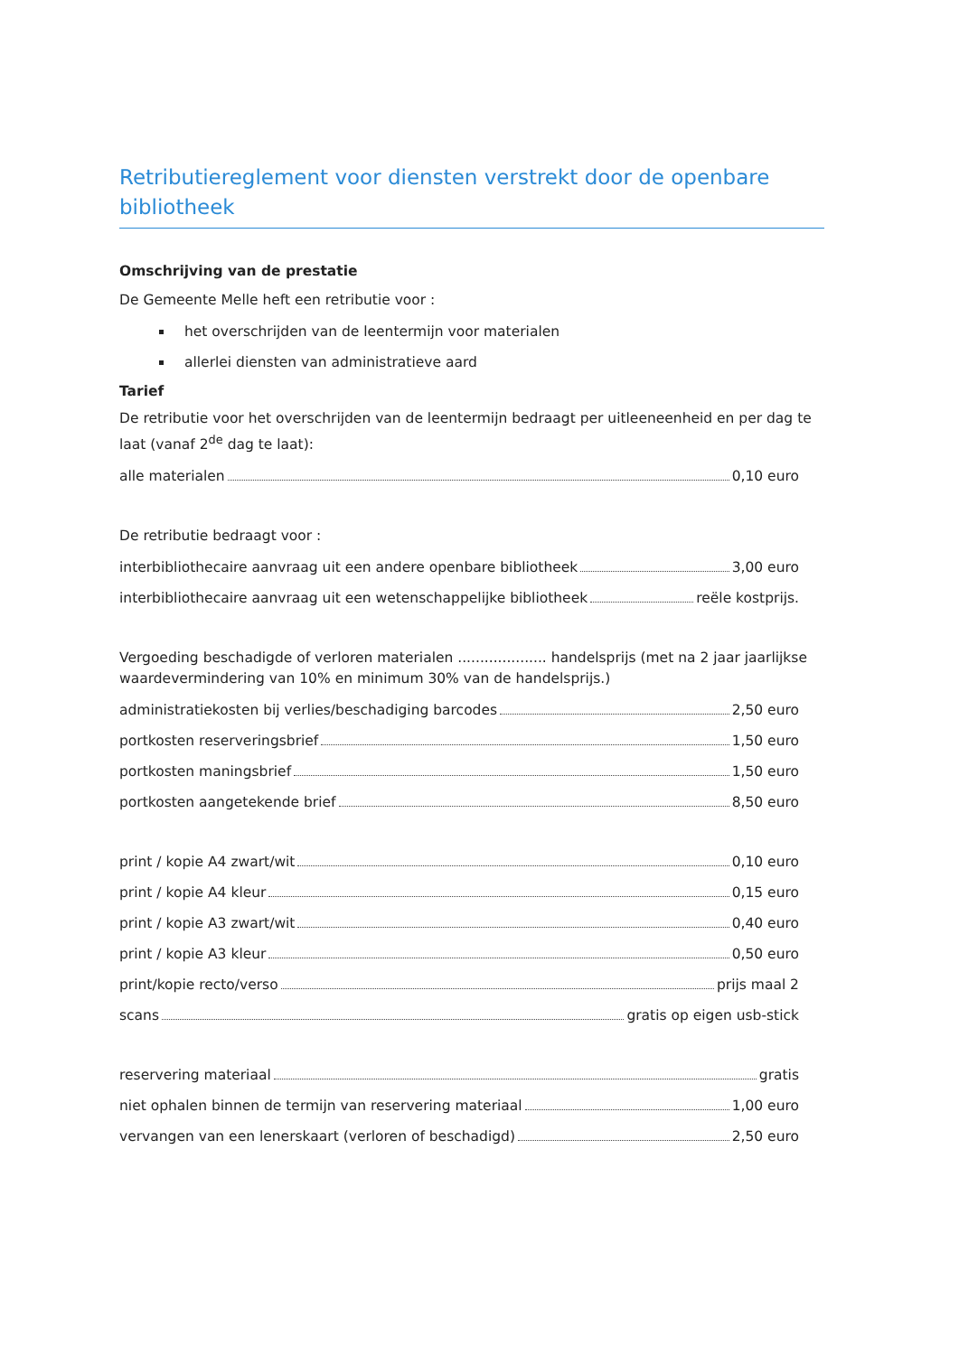Retributiereglement voor diensten verstrekt door de openbare bibliotheek
Omschrijving van de prestatie
De Gemeente Melle heft een retributie voor :
het overschrijden van de leentermijn voor materialen
allerlei diensten van administratieve aard
Tarief
De retributie voor het overschrijden van de leentermijn bedraagt per uitleeneenheid en per dag te laat (vanaf 2<sup>de</sup> dag te laat):
alle materialen 0,10 euro
De retributie bedraagt voor :
interbibliothecaire aanvraag uit een andere openbare bibliotheek 3,00 euro
interbibliothecaire aanvraag uit een wetenschappelijke bibliotheek reële kostprijs.
Vergoeding beschadigde of verloren materialen .................... handelsprijs (met na 2 jaar jaarlijkse waardevermindering van 10% en minimum 30% van de handelsprijs.)
administratiekosten bij verlies/beschadiging barcodes 2,50 euro
portkosten reserveringsbrief 1,50 euro
portkosten maningsbrief 1,50 euro
portkosten aangetekende brief 8,50 euro
print / kopie A4 zwart/wit 0,10 euro
print / kopie A4 kleur 0,15 euro
print / kopie A3 zwart/wit 0,40 euro
print / kopie A3 kleur 0,50 euro
print/kopie recto/verso prijs maal 2
scans gratis op eigen usb-stick
reservering materiaal gratis
niet ophalen binnen de termijn van reservering materiaal 1,00 euro
vervangen van een lenerskaart (verloren of beschadigd) 2,50 euro